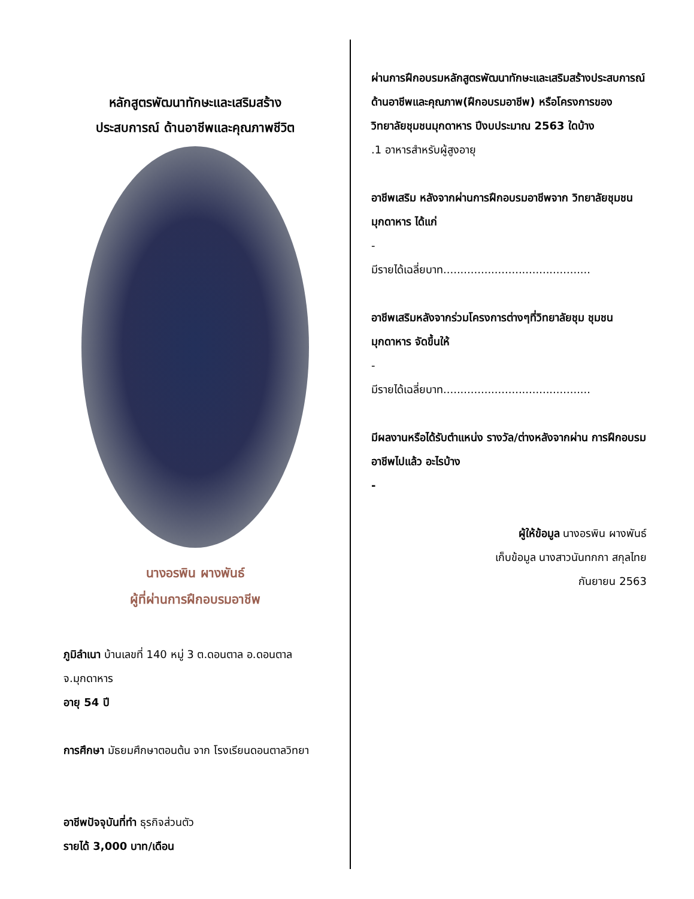หลักสูตรพัฒนาทักษะและเสริมสร้าง
ประสบการณ์ ด้านอาชีพและคุณภาพชีวิต
นางอรพิน ผางพันธ์
ผู้ที่ผ่านการฝึกอบรมอาชีพ
ภูมิลำเนา บ้านเลขที่ 140 หมู่ 3 ต.ดอนตาล อ.ดอนตาล จ.มุกดาหาร
อายุ 54 ปี
การศึกษา มัธยมศึกษาตอนต้น จาก โรงเรียนดอนตาลวิทยา
อาชีพปัจจุบันที่ทำ ธุรกิจส่วนตัว
รายได้ 3,000 บาท/เดือน
ผ่านการฝึกอบรมหลักสูตรพัฒนาทักษะและเสริมสร้างประสบการณ์ด้านอาชีพและคุณภาพ(ฝึกอบรมอาชีพ) หรือโครงการของวิทยาลัยชุมชนมุกดาหาร ปีงบประมาณ 2563 ใดบ้าง
.1 อาหารสำหรับผู้สูงอายุ
อาชีพเสริม หลังจากผ่านการฝึกอบรมอาชีพจาก วิทยาลัยชุมชนมุกดาหาร ได้แก่
-
มีรายได้เฉลี่ยบาท...........................................
อาชีพเสริมหลังจากร่วมโครงการต่างๆที่วิทยาลัยชุม ชุมชนมุกดาหาร จัดขึ้นให้
-
มีรายได้เฉลี่ยบาท...........................................
มีผลงานหรือได้รับตำแหน่ง รางวัล/ต่างหลังจากผ่าน การฝึกอบรมอาชีพไปแล้ว อะไรบ้าง
-
ผู้ให้ข้อมูล นางอรพิน ผางพันธ์
เก็บข้อมูล นางสาวนันทกกา สกุลไทย
กันยายน 2563